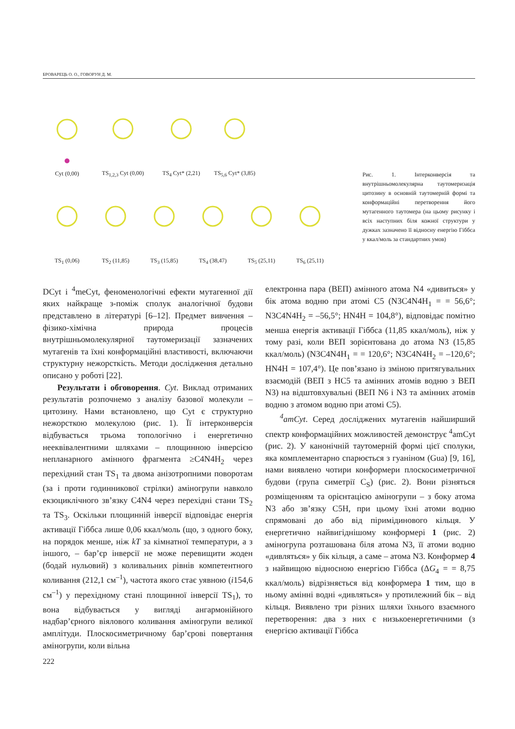БРОВАРЕЦЬ О. О., ГОВОРУН Д. М.
Cyt (0,00)
TS<sub>1,2,3</sub> Cyt (0,00)
TS<sub>4</sub> Cyt* (2,21)
TS<sub>5,6</sub> Cyt* (3,85)
TS<sub>1</sub> (0,06)
TS<sub>2</sub> (11,85)
TS<sub>3</sub> (15,85)
TS<sub>4</sub> (38,47)
TS<sub>5</sub> (25,11)
TS<sub>6</sub> (25,11)
Рис. 1. Інтерконверсія та внутрішньомолекулярна таутомеризація цитозину в основній таутомерній формі та конформаційні перетворення його мутагенного таутомера (на цьому рисунку і всіх наступних біля кожної структури у дужках зазначено її відносну енергію Гіббса у ккал/моль за стандартних умов)
DCyt і <sup>4</sup>meCyt, феноменологічні ефекти мутагенної дії яких найкраще з-поміж сполук аналогічної будови представлено в літературі [6–12]. Предмет вивчення – фізико-хімічна природа процесів внутрішньомолекулярної таутомеризації зазначених мутагенів та їхні конформаційні властивості, включаючи структурну нежорсткість. Методи дослідження детально описано у роботі [22].
Результати і обговорення. Cyt. Виклад отриманих результатів розпочнемо з аналізу базової молекули – цитозину. Нами встановлено, що Cyt є структурно нежорсткою молекулою (рис. 1). Її інтерконверсія відбувається трьома топологічно і енергетично нееквівалентними шляхами – площинною інверсією непланарного амінного фрагмента ≥C4N4H<sub>2</sub> через перехідний стан TS<sub>1</sub> та двома анізотропними поворотам (за і проти годинникової стрілки) аміногрупи навколо екзоциклічного зв’язку C4N4 через перехідні стани TS<sub>2</sub> та TS<sub>3</sub>. Оскільки площинній інверсії відповідає енергія активації Гіббса лише 0,06 ккал/моль (що, з одного боку, на порядок менше, ніж kT за кімнатної температури, а з іншого, – бар’єр інверсії не може перевищити жоден (бодай нульовий) з коливальних рівнів компетентного коливання (212,1 см<sup>–1</sup>), частота якого стає уявною (i154,6 см<sup>–1</sup>) у перехідному стані площинної інверсії TS<sub>1</sub>), то вона відбувається у вигляді ангармонійного надбар’єрного віялового коливання аміногрупи великої амплітуди. Плоскосиметричному бар’єрові повертання аміногрупи, коли вільна
електронна пара (ВЕП) амінного атома N4 «дивиться» у бік атома водню при атомі C5 (N3C4N4H<sub>1</sub> = = 56,6°; N3C4N4H<sub>2</sub> = –56,5°; HN4H = 104,8°), відповідає помітно менша енергія активації Гіббса (11,85 ккал/моль), ніж у тому разі, коли ВЕП зорієнтована до атома N3 (15,85 ккал/моль) (N3C4N4H<sub>1</sub> = = 120,6°; N3C4N4H<sub>2</sub> = –120,6°; HN4H = 107,4°). Це пов’язано із зміною притягувальних взаємодій (ВЕП з HC5 та амінних атомів водню з ВЕП N3) на відштовхувальні (ВЕП N6 і N3 та амінних атомів водню з атомом водню при атомі C5).
<sup>4</sup> amCyt. Серед досліджених мутагенів найширший спектр конформаційних можливостей демонструє <sup>4</sup>amCyt (рис. 2). У канонічній таутомерній формі цієї сполуки, яка комплементарно спарюється з гуаніном (Gua) [9, 16], нами виявлено чотири конформери плоскосиметричної будови (група симетрії C<sub>S</sub>) (рис. 2). Вони різняться розміщенням та орієнтацією аміногрупи – з боку атома N3 або зв’язку C5H, при цьому їхні атоми водню спрямовані до або від піримідинового кільця. У енергетично найвигіднішому конформері 1 (рис. 2) аміногрупа розташована біля атома N3, її атоми водню «дивляться» у бік кільця, а саме – атома N3. Конформер 4 з найвищою відносною енергією Гіббса (ΔG<sub>4</sub> = = 8,75 ккал/моль) відрізняється від конформера 1 тим, що в ньому амінні водні «дивляться» у протилежний бік – від кільця. Виявлено три різних шляхи їхнього взаємного перетворення: два з них є низькоенергетичними (з енергією активації Гіббса
222